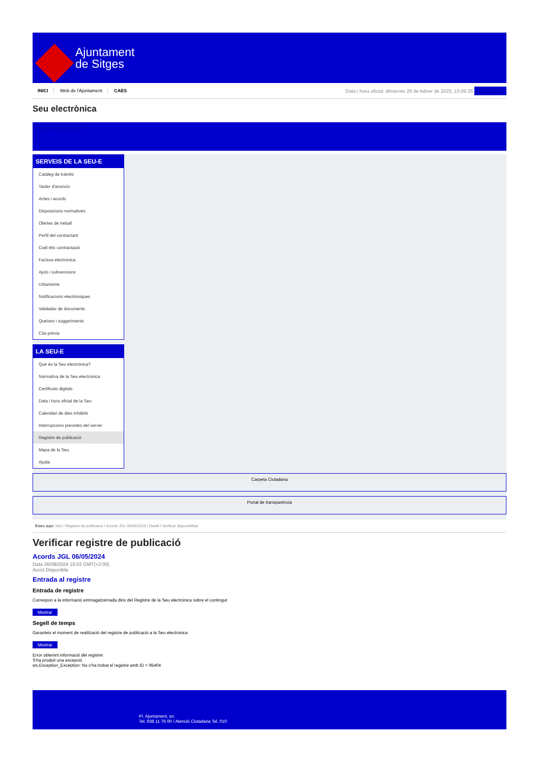Ajuntament
de Sitges
INICI Web de l'Ajuntament CAES
Data i hora oficial: dimecres 26 de febrer de 2025, 15:09:35 Sincronitza
Seu electrònica
Obtenir còpia autèntica
SERVEIS DE LA SEU-E
Catàleg de tràmits
Tauler d'anuncis
Actes i acords
Disposicions normatives
Ofertes de treball
Perfil del contractant
Codi ètic contractació
Factura electrònica
Ajuts i subvencions
Urbanisme
Notificacions electròniques
Validador de documents
Queixes i suggeriments
Cita prèvia
LA SEU-E
Què és la Seu electrònica?
Normativa de la Seu electrònica
Certificats digitals
Data i hora oficial de la Seu
Calendari de dies inhàbils
Interrupcions previstes del servei
Registre de publicació
Mapa de la Seu
Ajuda
Carpeta Ciutadana
Portal de transparència
Esteu aquí: Inici / Registre de publicació / Acords JGL 06/05/2024 / Detall / Verificar disponibilitat
Verificar registre de publicació
Acords JGL 06/05/2024
Data 26/08/2024 15:02 GMT(+2:00)
Acció Disponible
Entrada al registre
Entrada de registre
Correspon a la informació emmagatzemada dins del Registre de la Seu electrònica sobre el contingut
Mostrar
Segell de temps
Garanteix el moment de realització del registre de publicació a la Seu electrònica
Mostrar
Error obtenint informació del registre:
S'ha produit una excepció
ws.Exception_Exception: No s'ha trobat el registre amb ID = 95404
Pl. Ajuntament, sn.
Tel. 938 11 76 00 / Atenció Ciutadana Tel. 010